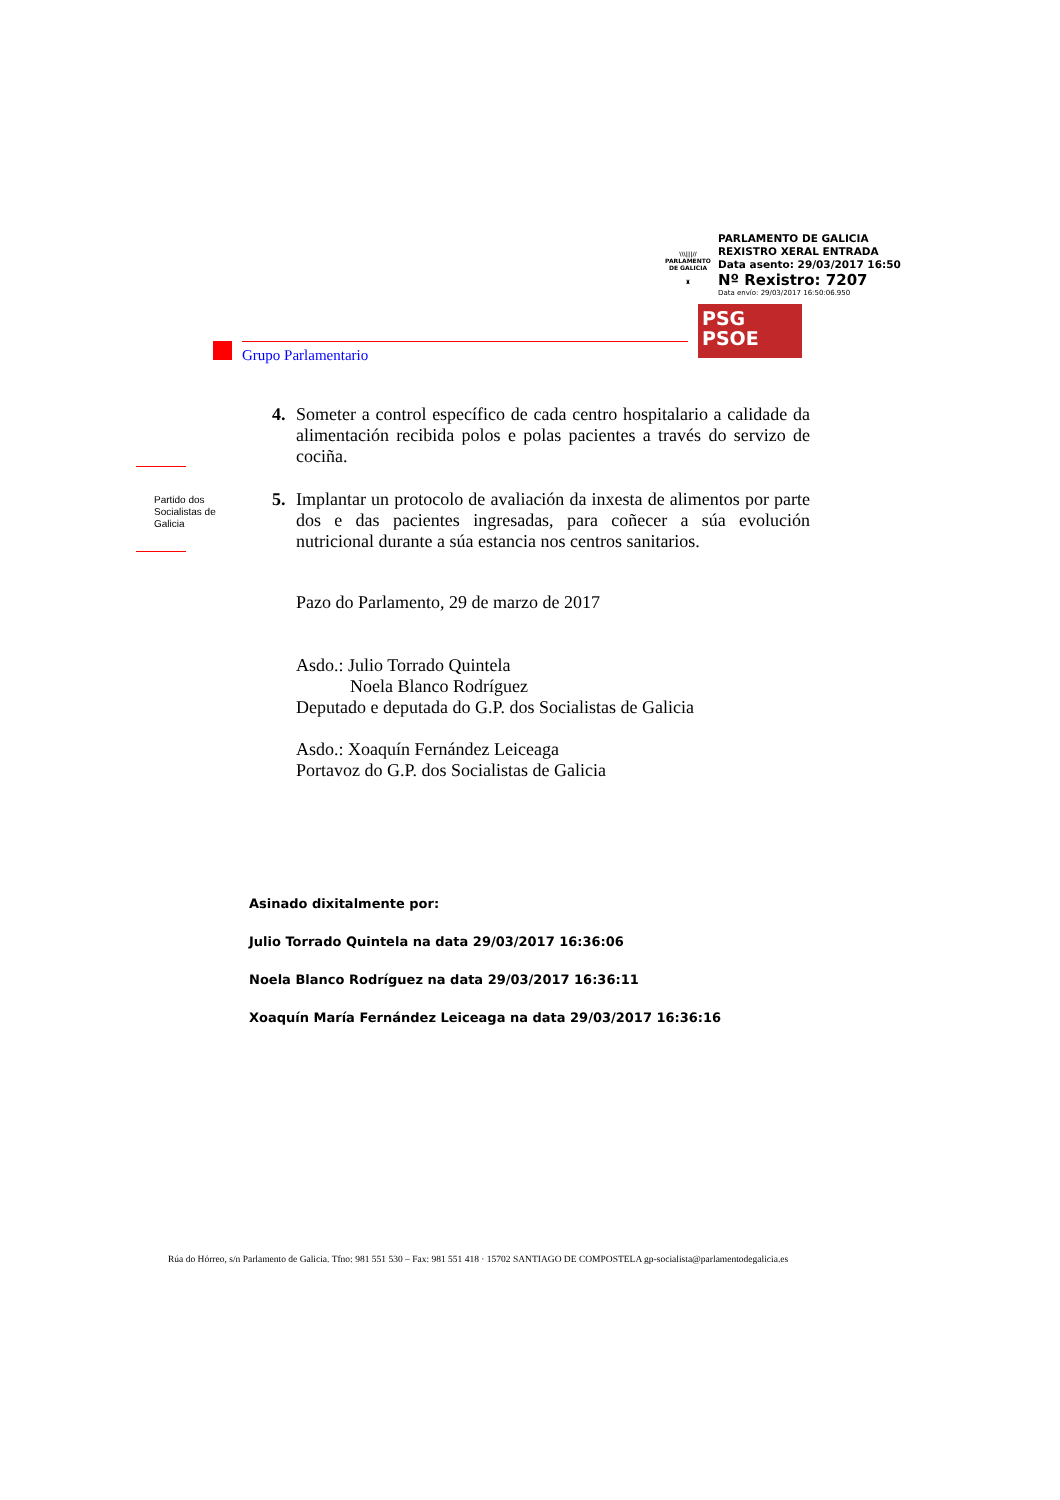\\\|||//
PARLAMENTO
DE GALICIA
♜
PARLAMENTO DE GALICIA
REXISTRO XERAL ENTRADA
Data asento: 29/03/2017 16:50
Nº Rexistro: 7207
Data envío: 29/03/2017 16:50:06.950
PSG
PSOE
Grupo Parlamentario
Partido dos Socialistas de Galicia
4. Someter a control específico de cada centro hospitalario a calidade da alimentación recibida polos e polas pacientes a través do servizo de cociña.
5. Implantar un protocolo de avaliación da inxesta de alimentos por parte dos e das pacientes ingresadas, para coñecer a súa evolución nutricional durante a súa estancia nos centros sanitarios.
Pazo do Parlamento, 29 de marzo de 2017
Asdo.: Julio Torrado Quintela
Noela Blanco Rodríguez
Deputado e deputada do G.P. dos Socialistas de Galicia
Asdo.: Xoaquín Fernández Leiceaga
Portavoz do G.P. dos Socialistas de Galicia
Asinado dixitalmente por:
Julio Torrado Quintela na data 29/03/2017 16:36:06
Noela Blanco Rodríguez na data 29/03/2017 16:36:11
Xoaquín María Fernández Leiceaga na data 29/03/2017 16:36:16
Rúa do Hórreo, s/n Parlamento de Galicia. Tfno: 981 551 530 – Fax: 981 551 418 · 15702 SANTIAGO DE COMPOSTELA gp-socialista@parlamentodegalicia.es